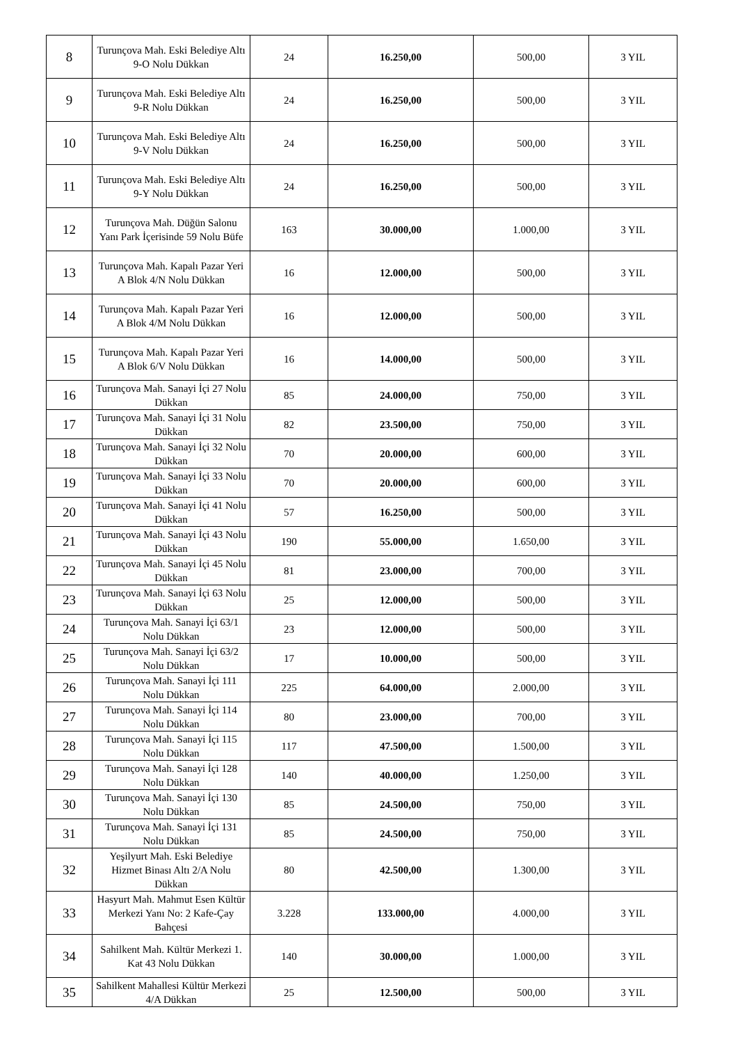| 8 | Turunçova Mah. Eski Belediye Altı 9-O Nolu Dükkan | 24 | 16.250,00 | 500,00 | 3 YIL |
| 9 | Turunçova Mah. Eski Belediye Altı 9-R Nolu Dükkan | 24 | 16.250,00 | 500,00 | 3 YIL |
| 10 | Turunçova Mah. Eski Belediye Altı 9-V Nolu Dükkan | 24 | 16.250,00 | 500,00 | 3 YIL |
| 11 | Turunçova Mah. Eski Belediye Altı 9-Y Nolu Dükkan | 24 | 16.250,00 | 500,00 | 3 YIL |
| 12 | Turunçova Mah. Düğün Salonu Yanı Park İçerisinde 59 Nolu Büfe | 163 | 30.000,00 | 1.000,00 | 3 YIL |
| 13 | Turunçova Mah. Kapalı Pazar Yeri A Blok 4/N Nolu Dükkan | 16 | 12.000,00 | 500,00 | 3 YIL |
| 14 | Turunçova Mah. Kapalı Pazar Yeri A Blok 4/M Nolu Dükkan | 16 | 12.000,00 | 500,00 | 3 YIL |
| 15 | Turunçova Mah. Kapalı Pazar Yeri A Blok 6/V Nolu Dükkan | 16 | 14.000,00 | 500,00 | 3 YIL |
| 16 | Turunçova Mah. Sanayi İçi 27 Nolu Dükkan | 85 | 24.000,00 | 750,00 | 3 YIL |
| 17 | Turunçova Mah. Sanayi İçi 31 Nolu Dükkan | 82 | 23.500,00 | 750,00 | 3 YIL |
| 18 | Turunçova Mah. Sanayi İçi 32 Nolu Dükkan | 70 | 20.000,00 | 600,00 | 3 YIL |
| 19 | Turunçova Mah. Sanayi İçi 33 Nolu Dükkan | 70 | 20.000,00 | 600,00 | 3 YIL |
| 20 | Turunçova Mah. Sanayi İçi 41 Nolu Dükkan | 57 | 16.250,00 | 500,00 | 3 YIL |
| 21 | Turunçova Mah. Sanayi İçi 43 Nolu Dükkan | 190 | 55.000,00 | 1.650,00 | 3 YIL |
| 22 | Turunçova Mah. Sanayi İçi 45 Nolu Dükkan | 81 | 23.000,00 | 700,00 | 3 YIL |
| 23 | Turunçova Mah. Sanayi İçi 63 Nolu Dükkan | 25 | 12.000,00 | 500,00 | 3 YIL |
| 24 | Turunçova Mah. Sanayi İçi 63/1 Nolu Dükkan | 23 | 12.000,00 | 500,00 | 3 YIL |
| 25 | Turunçova Mah. Sanayi İçi 63/2 Nolu Dükkan | 17 | 10.000,00 | 500,00 | 3 YIL |
| 26 | Turunçova Mah. Sanayi İçi 111 Nolu Dükkan | 225 | 64.000,00 | 2.000,00 | 3 YIL |
| 27 | Turunçova Mah. Sanayi İçi 114 Nolu Dükkan | 80 | 23.000,00 | 700,00 | 3 YIL |
| 28 | Turunçova Mah. Sanayi İçi 115 Nolu Dükkan | 117 | 47.500,00 | 1.500,00 | 3 YIL |
| 29 | Turunçova Mah. Sanayi İçi 128 Nolu Dükkan | 140 | 40.000,00 | 1.250,00 | 3 YIL |
| 30 | Turunçova Mah. Sanayi İçi 130 Nolu Dükkan | 85 | 24.500,00 | 750,00 | 3 YIL |
| 31 | Turunçova Mah. Sanayi İçi 131 Nolu Dükkan | 85 | 24.500,00 | 750,00 | 3 YIL |
| 32 | Yeşilyurt Mah. Eski Belediye Hizmet Binası Altı 2/A Nolu Dükkan | 80 | 42.500,00 | 1.300,00 | 3 YIL |
| 33 | Hasyurt Mah. Mahmut Esen Kültür Merkezi Yanı No: 2 Kafe-Çay Bahçesi | 3.228 | 133.000,00 | 4.000,00 | 3 YIL |
| 34 | Sahilkent Mah. Kültür Merkezi 1. Kat 43 Nolu Dükkan | 140 | 30.000,00 | 1.000,00 | 3 YIL |
| 35 | Sahilkent Mahallesi Kültür Merkezi 4/A Dükkan | 25 | 12.500,00 | 500,00 | 3 YIL |